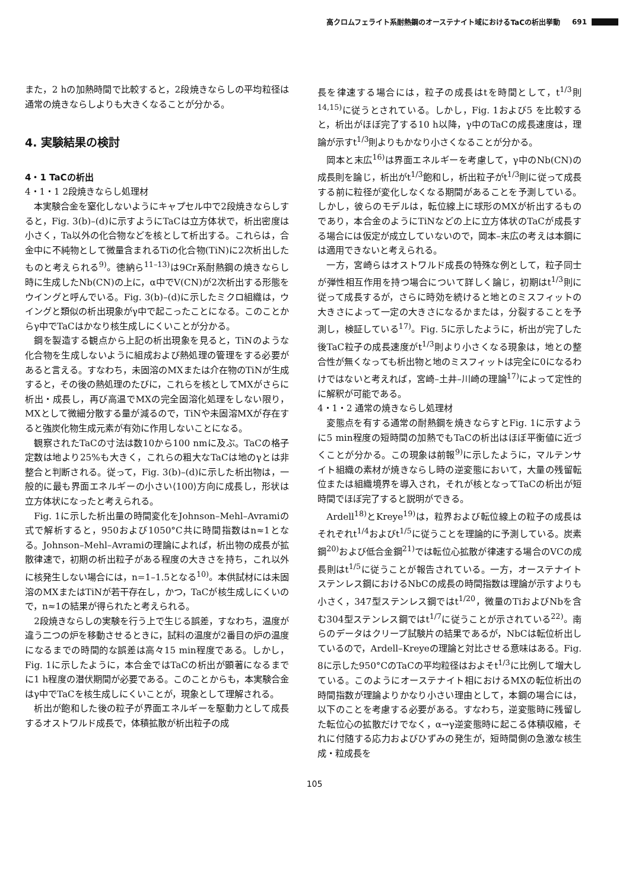高クロムフェライト系耐熱鋼のオーステナイト域におけるTaCの析出挙動 691
また，2 hの加熱時間で比較すると，2段焼きならしの平均粒径は通常の焼きならしよりも大きくなることが分かる。
4. 実験結果の検討
4・1 TaCの析出
4・1・1 2段焼きならし処理材
本実験合金を窒化しないようにキャプセル中で2段焼きならしすると，Fig. 3(b)–(d)に示すようにTaCは立方体状で，析出密度は小さく，Ta以外の化合物などを核として析出する。これらは，合金中に不純物として微量含まれるTiの化合物(TiN)に2次析出したものと考えられる<sup>9)</sup>。徳納ら<sup>11–13)</sup>は9Cr系耐熱鋼の焼きならし時に生成したNb(CN)の上に，α中でV(CN)が2次析出する形態をウイングと呼んでいる。Fig. 3(b)–(d)に示したミクロ組織は，ウイングと類似の析出現象がγ中で起こったことになる。このことからγ中でTaCはかなり核生成しにくいことが分かる。
鋼を製造する観点から上記の析出現象を見ると，TiNのような化合物を生成しないように組成および熱処理の管理をする必要があると言える。すなわち，未固溶のMXまたは介在物のTiNが生成すると，その後の熱処理のたびに，これらを核としてMXがさらに析出・成長し，再び高温でMXの完全固溶化処理をしない限り，MXとして微細分散する量が減るので，TiNや未固溶MXが存在すると強炭化物生成元素が有効に作用しないことになる。
観察されたTaCの寸法は数10から100 nmに及ぶ。TaCの格子定数は地より25%も大きく，これらの粗大なTaCは地のγとは非整合と判断される。従って，Fig. 3(b)–(d)に示した析出物は，一般的に最も界面エネルギーの小さい⟨100⟩方向に成長し，形状は立方体状になったと考えられる。
Fig. 1に示した析出量の時間変化をJohnson–Mehl–Avramiの式で解析すると，950および1050°C共に時間指数はn≈1となる。Johnson–Mehl–Avramiの理論によれば，析出物の成長が拡散律速で，初期の析出粒子がある程度の大きさを持ち，これ以外に核発生しない場合には，n=1–1.5となる<sup>10)</sup>。本供試材には未固溶のMXまたはTiNが若干存在し，かつ，TaCが核生成しにくいので，n≈1の結果が得られたと考えられる。
2段焼きならしの実験を行う上で生じる誤差，すなわち，温度が違う二つの炉を移動させるときに，試料の温度が2番目の炉の温度になるまでの時間的な誤差は高々15 min程度である。しかし，Fig. 1に示したように，本合金ではTaCの析出が顕著になるまでに1 h程度の潜伏期間が必要である。このことからも，本実験合金はγ中でTaCを核生成しにくいことが，現象として理解される。
析出が飽和した後の粒子が界面エネルギーを駆動力として成長するオストワルド成長で，体積拡散が析出粒子の成
長を律速する場合には，粒子の成長はtを時間として，t<sup>1/3</sup>則<sup>14,15)</sup>に従うとされている。しかし，Fig. 1および5 を比較すると，析出がほぼ完了する10 h以降，γ中のTaCの成長速度は，理論が示すt<sup>1/3</sup>則よりもかなり小さくなることが分かる。
岡本と末広<sup>16)</sup>は界面エネルギーを考慮して，γ中のNb(CN)の成長則を論じ，析出がt<sup>1/3</sup>飽和し，析出粒子がt<sup>1/3</sup>則に従って成長する前に粒径が変化しなくなる期間があることを予測している。しかし，彼らのモデルは，転位線上に球形のMXが析出するものであり，本合金のようにTiNなどの上に立方体状のTaCが成長する場合には仮定が成立していないので，岡本–末広の考えは本鋼には適用できないと考えられる。
一方，宮崎らはオストワルド成長の特殊な例として，粒子同士が弾性相互作用を持つ場合について詳しく論じ，初期はt<sup>1/3</sup>則に従って成長するが，さらに時効を続けると地とのミスフィットの大きさによって一定の大きさになるかまたは，分裂することを予測し，検証している<sup>17)</sup>。Fig. 5に示したように，析出が完了した後TaC粒子の成長速度がt<sup>1/3</sup>則より小さくなる現象は，地との整合性が無くなっても析出物と地のミスフィットは完全に0になるわけではないと考えれば，宮崎–土井–川崎の理論<sup>17)</sup>によって定性的に解釈が可能である。
4・1・2 通常の焼きならし処理材
変態点を有する通常の耐熱鋼を焼きならすとFig. 1に示すように5 min程度の短時間の加熱でもTaCの析出はほぼ平衡値に近づくことが分かる。この現象は前報<sup>9)</sup>に示したように，マルテンサイト組織の素材が焼きならし時の逆変態において，大量の残留転位または組織境界を導入され，それが核となってTaCの析出が短時間でほぼ完了すると説明ができる。
Ardell<sup>18)</sup>とKreye<sup>19)</sup>は，粒界および転位線上の粒子の成長はそれぞれt<sup>1/4</sup>およびt<sup>1/5</sup>に従うことを理論的に予測している。炭素鋼<sup>20)</sup>および低合金鋼<sup>21)</sup>では転位心拡散が律速する場合のVCの成長則はt<sup>1/5</sup>に従うことが報告されている。一方，オーステナイトステンレス鋼におけるNbCの成長の時間指数は理論が示すよりも小さく，347型ステンレス鋼ではt<sup>1/20</sup>，微量のTiおよびNbを含む304型ステンレス鋼ではt<sup>1/7</sup>に従うことが示されている<sup>22)</sup>。南らのデータはクリープ試験片の結果であるが，NbCは転位析出しているので，Ardell–Kreyeの理論と対比させる意味はある。Fig. 8に示した950°CのTaCの平均粒径はおよそt<sup>1/3</sup>に比例して増大している。このようにオーステナイト相におけるMXの転位析出の時間指数が理論よりかなり小さい理由として，本鋼の場合には，以下のことを考慮する必要がある。すなわち，逆変態時に残留した転位心の拡散だけでなく，α→γ逆変態時に起こる体積収縮，それに付随する応力およびひずみの発生が，短時間側の急激な核生成・粒成長を
105